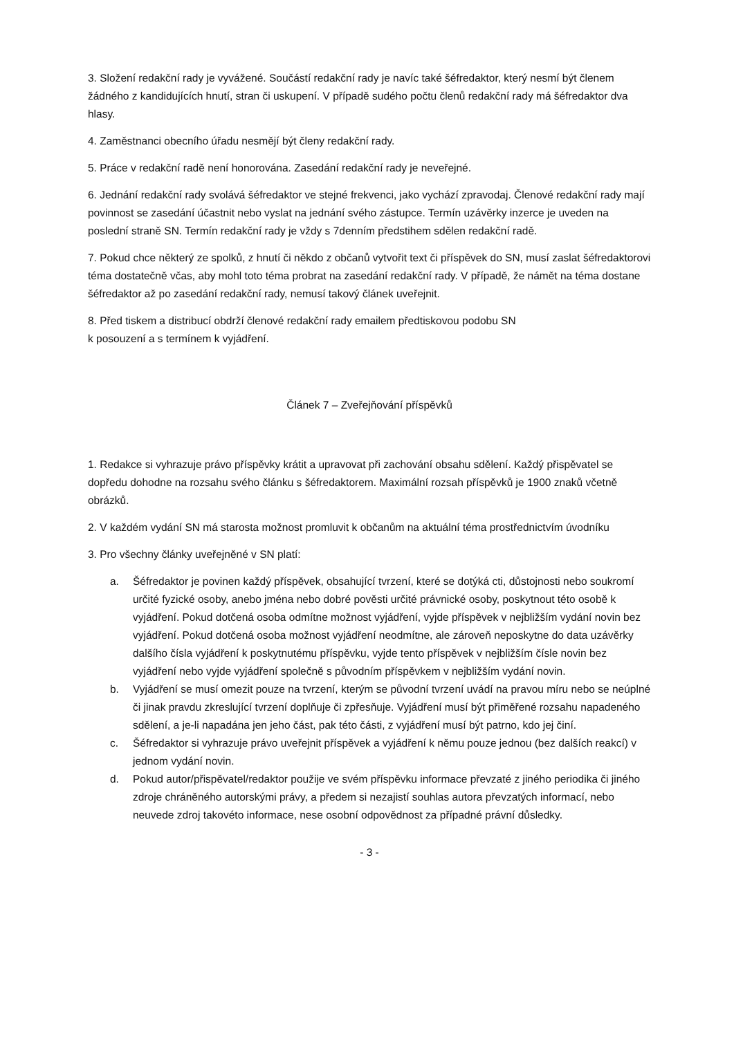3. Složení redakční rady je vyvážené. Součástí redakční rady je navíc také šéfredaktor, který nesmí být členem žádného z kandidujících hnutí, stran či uskupení. V případě sudého počtu členů redakční rady má šéfredaktor dva hlasy.
4. Zaměstnanci obecního úřadu nesmějí být členy redakční rady.
5. Práce v redakční radě není honorována. Zasedání redakční rady je neveřejné.
6. Jednání redakční rady svolává šéfredaktor ve stejné frekvenci, jako vychází zpravodaj. Členové redakční rady mají povinnost se zasedání účastnit nebo vyslat na jednání svého zástupce. Termín uzávěrky inzerce je uveden na poslední straně SN. Termín redakční rady je vždy s 7denním předstihem sdělen redakční radě.
7. Pokud chce některý ze spolků, z hnutí či někdo z občanů vytvořit text či příspěvek do SN, musí zaslat šéfredaktorovi téma dostatečně včas, aby mohl toto téma probrat na zasedání redakční rady. V případě, že námět na téma dostane šéfredaktor až po zasedání redakční rady, nemusí takový článek uveřejnit.
8. Před tiskem a distribucí obdrží členové redakční rady emailem předtiskovou podobu SN
k posouzení a s termínem k vyjádření.
Článek 7 – Zveřejňování příspěvků
1. Redakce si vyhrazuje právo příspěvky krátit a upravovat při zachování obsahu sdělení. Každý přispěvatel se dopředu dohodne na rozsahu svého článku s šéfredaktorem. Maximální rozsah příspěvků je 1900 znaků včetně obrázků.
2. V každém vydání SN má starosta možnost promluvit k občanům na aktuální téma prostřednictvím úvodníku
3. Pro všechny články uveřejněné v SN platí:
a. Šéfredaktor je povinen každý příspěvek, obsahující tvrzení, které se dotýká cti, důstojnosti nebo soukromí určité fyzické osoby, anebo jména nebo dobré pověsti určité právnické osoby, poskytnout této osobě k vyjádření. Pokud dotčená osoba odmítne možnost vyjádření, vyjde příspěvek v nejbližším vydání novin bez vyjádření. Pokud dotčená osoba možnost vyjádření neodmítne, ale zároveň neposkytne do data uzávěrky dalšího čísla vyjádření k poskytnutému příspěvku, vyjde tento příspěvek v nejbližším čísle novin bez vyjádření nebo vyjde vyjádření společně s původním příspěvkem v nejbližším vydání novin.
b. Vyjádření se musí omezit pouze na tvrzení, kterým se původní tvrzení uvádí na pravou míru nebo se neúplné či jinak pravdu zkreslující tvrzení doplňuje či zpřesňuje. Vyjádření musí být přiměřené rozsahu napadeného sdělení, a je-li napadána jen jeho část, pak této části, z vyjádření musí být patrno, kdo jej činí.
c. Šéfredaktor si vyhrazuje právo uveřejnit příspěvek a vyjádření k němu pouze jednou (bez dalších reakcí) v jednom vydání novin.
d. Pokud autor/přispěvatel/redaktor použije ve svém příspěvku informace převzaté z jiného periodika či jiného zdroje chráněného autorskými právy, a předem si nezajistí souhlas autora převzatých informací, nebo neuvede zdroj takovéto informace, nese osobní odpovědnost za případné právní důsledky.
- 3 -